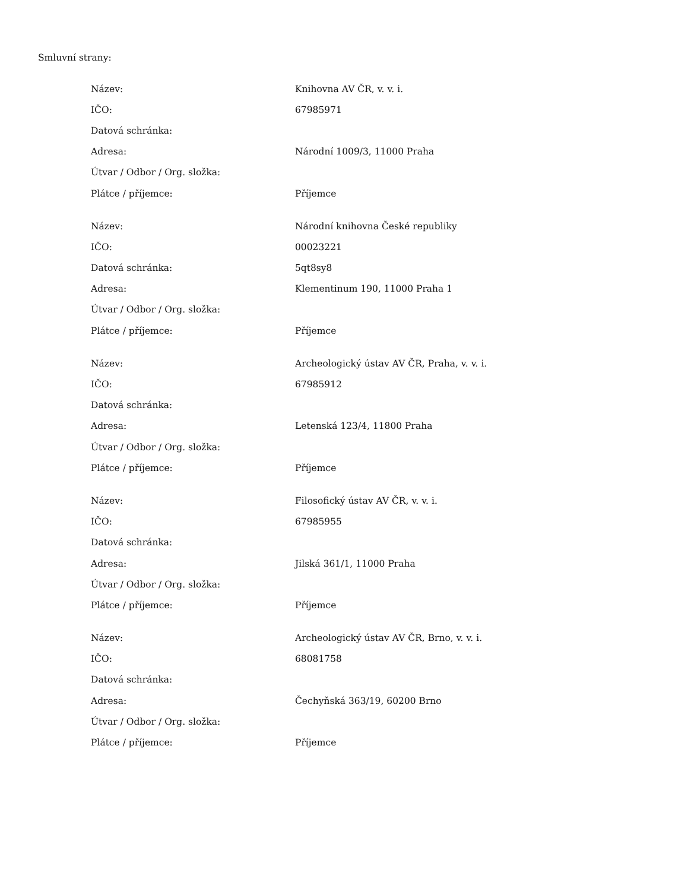Smluvní strany:
| Název: | Knihovna AV ČR, v. v. i. |
| IČO: | 67985971 |
| Datová schránka: | |
| Adresa: | Národní 1009/3, 11000 Praha |
| Útvar / Odbor / Org. složka: | |
| Plátce / příjemce: | Příjemce |
| Název: | Národní knihovna České republiky |
| IČO: | 00023221 |
| Datová schránka: | 5qt8sy8 |
| Adresa: | Klementinum 190, 11000 Praha 1 |
| Útvar / Odbor / Org. složka: | |
| Plátce / příjemce: | Příjemce |
| Název: | Archeologický ústav AV ČR, Praha, v. v. i. |
| IČO: | 67985912 |
| Datová schránka: | |
| Adresa: | Letenská 123/4, 11800 Praha |
| Útvar / Odbor / Org. složka: | |
| Plátce / příjemce: | Příjemce |
| Název: | Filosofický ústav AV ČR, v. v. i. |
| IČO: | 67985955 |
| Datová schránka: | |
| Adresa: | Jilská 361/1, 11000 Praha |
| Útvar / Odbor / Org. složka: | |
| Plátce / příjemce: | Příjemce |
| Název: | Archeologický ústav AV ČR, Brno, v. v. i. |
| IČO: | 68081758 |
| Datová schránka: | |
| Adresa: | Čechyňská 363/19, 60200 Brno |
| Útvar / Odbor / Org. složka: | |
| Plátce / příjemce: | Příjemce |